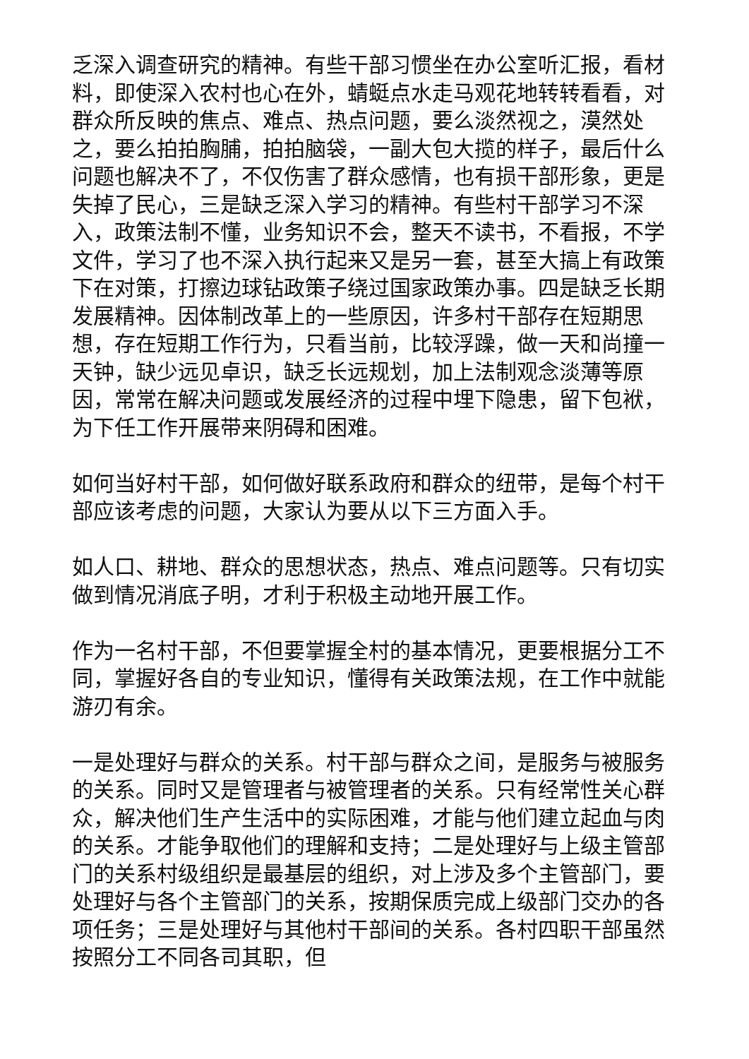乏深入调查研究的精神。有些干部习惯坐在办公室听汇报，看材料，即使深入农村也心在外，蜻蜓点水走马观花地转转看看，对群众所反映的焦点、难点、热点问题，要么淡然视之，漠然处之，要么拍拍胸脯，拍拍脑袋，一副大包大揽的样子，最后什么问题也解决不了，不仅伤害了群众感情，也有损干部形象，更是失掉了民心，三是缺乏深入学习的精神。有些村干部学习不深入，政策法制不懂，业务知识不会，整天不读书，不看报，不学文件，学习了也不深入执行起来又是另一套，甚至大搞上有政策下在对策，打擦边球钻政策子绕过国家政策办事。四是缺乏长期发展精神。因体制改革上的一些原因，许多村干部存在短期思想，存在短期工作行为，只看当前，比较浮躁，做一天和尚撞一天钟，缺少远见卓识，缺乏长远规划，加上法制观念淡薄等原因，常常在解决问题或发展经济的过程中埋下隐患，留下包袱，为下任工作开展带来阴碍和困难。
如何当好村干部，如何做好联系政府和群众的纽带，是每个村干部应该考虑的问题，大家认为要从以下三方面入手。
如人口、耕地、群众的思想状态，热点、难点问题等。只有切实做到情况消底子明，才利于积极主动地开展工作。
作为一名村干部，不但要掌握全村的基本情况，更要根据分工不同，掌握好各自的专业知识，懂得有关政策法规，在工作中就能游刃有余。
一是处理好与群众的关系。村干部与群众之间，是服务与被服务的关系。同时又是管理者与被管理者的关系。只有经常性关心群众，解决他们生产生活中的实际困难，才能与他们建立起血与肉的关系。才能争取他们的理解和支持；二是处理好与上级主管部门的关系村级组织是最基层的组织，对上涉及多个主管部门，要处理好与各个主管部门的关系，按期保质完成上级部门交办的各项任务；三是处理好与其他村干部间的关系。各村四职干部虽然按照分工不同各司其职，但